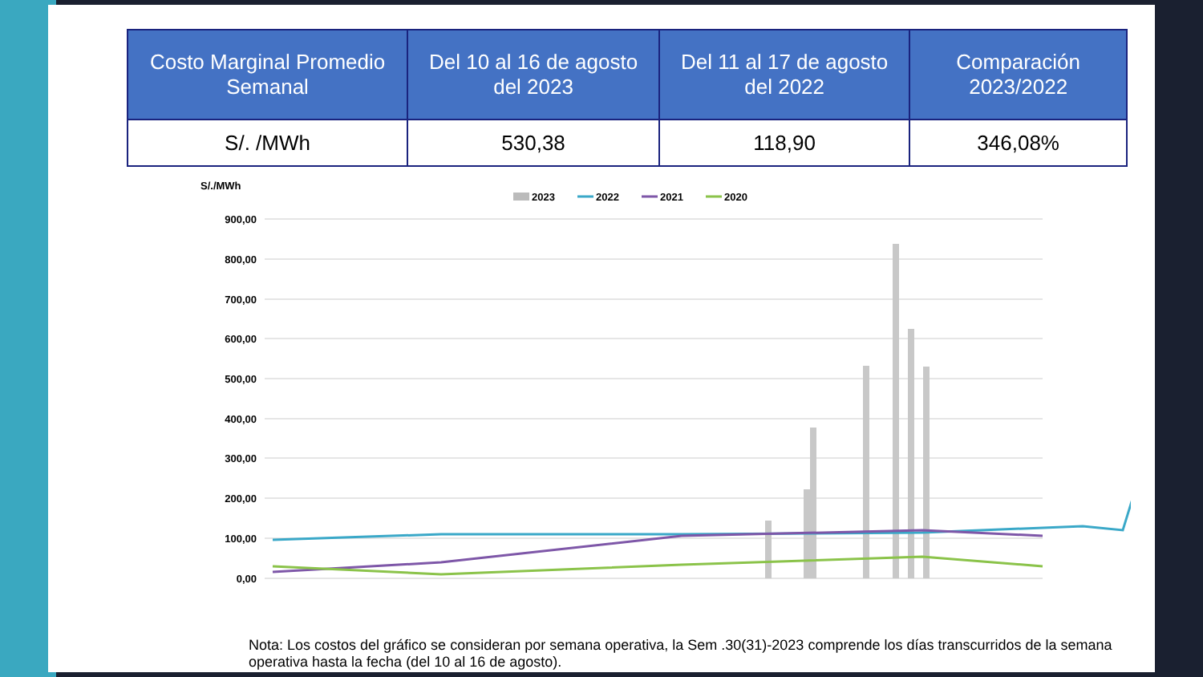| Costo Marginal Promedio Semanal | Del 10 al 16 de agosto del 2023 | Del 11 al 17 de agosto del 2022 | Comparación 2023/2022 |
| --- | --- | --- | --- |
| S/. /MWh | 530,38 | 118,90 | 346,08% |
S/./MWh
2023
2022
2021
2020
900,00
800,00
700,00
600,00
500,00
400,00
300,00
200,00
100,00
0,00
Nota: Los costos del gráfico se consideran por semana operativa, la Sem .30(31)-2023 comprende los días transcurridos de la semana operativa hasta la fecha (del 10 al 16 de agosto).